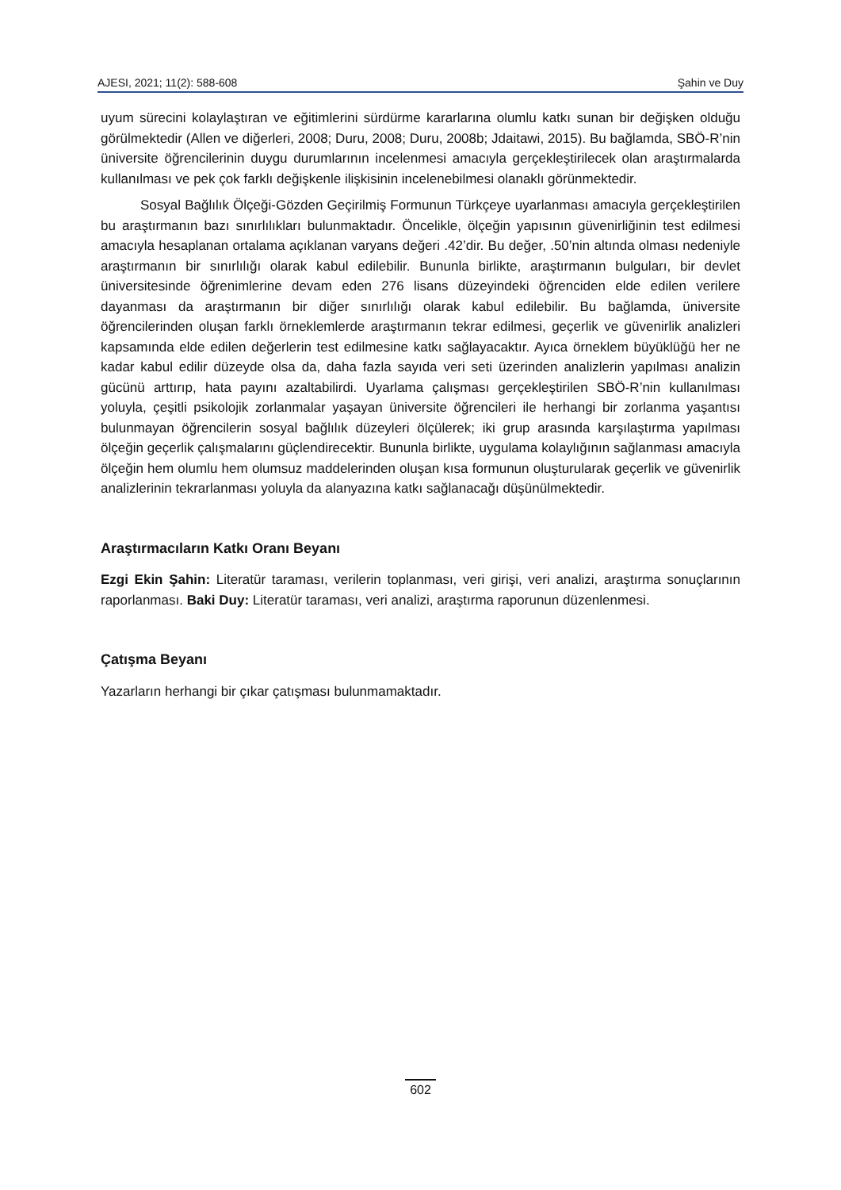AJESI, 2021; 11(2): 588-608 Şahin ve Duy
uyum sürecini kolaylaştıran ve eğitimlerini sürdürme kararlarına olumlu katkı sunan bir değişken olduğu görülmektedir (Allen ve diğerleri, 2008; Duru, 2008; Duru, 2008b; Jdaitawi, 2015). Bu bağlamda, SBÖ-R’nin üniversite öğrencilerinin duygu durumlarının incelenmesi amacıyla gerçekleştirilecek olan araştırmalarda kullanılması ve pek çok farklı değişkenle ilişkisinin incelenebilmesi olanaklı görünmektedir.
Sosyal Bağlılık Ölçeği-Gözden Geçirilmiş Formunun Türkçeye uyarlanması amacıyla gerçekleştirilen bu araştırmanın bazı sınırlılıkları bulunmaktadır. Öncelikle, ölçeğin yapısının güvenirliğinin test edilmesi amacıyla hesaplanan ortalama açıklanan varyans değeri .42’dir. Bu değer, .50’nin altında olması nedeniyle araştırmanın bir sınırlılığı olarak kabul edilebilir. Bununla birlikte, araştırmanın bulguları, bir devlet üniversitesinde öğrenimlerine devam eden 276 lisans düzeyindeki öğrenciden elde edilen verilere dayanması da araştırmanın bir diğer sınırlılığı olarak kabul edilebilir. Bu bağlamda, üniversite öğrencilerinden oluşan farklı örneklemlerde araştırmanın tekrar edilmesi, geçerlik ve güvenirlik analizleri kapsamında elde edilen değerlerin test edilmesine katkı sağlayacaktır. Ayıca örneklem büyüklüğü her ne kadar kabul edilir düzeyde olsa da, daha fazla sayıda veri seti üzerinden analizlerin yapılması analizin gücünü arttırıp, hata payını azaltabilirdi. Uyarlama çalışması gerçekleştirilen SBÖ-R’nin kullanılması yoluyla, çeşitli psikolojik zorlanmalar yaşayan üniversite öğrencileri ile herhangi bir zorlanma yaşantısı bulunmayan öğrencilerin sosyal bağlılık düzeyleri ölçülerek; iki grup arasında karşılaştırma yapılması ölçeğin geçerlik çalışmalarını güçlendirecektir. Bununla birlikte, uygulama kolaylığının sağlanması amacıyla ölçeğin hem olumlu hem olumsuz maddelerinden oluşan kısa formunun oluşturularak geçerlik ve güvenirlik analizlerinin tekrarlanması yoluyla da alanyazına katkı sağlanacağı düşünülmektedir.
Araştırmacıların Katkı Oranı Beyanı
Ezgi Ekin Şahin: Literatür taraması, verilerin toplanması, veri girişi, veri analizi, araştırma sonuçlarının raporlanması. Baki Duy: Literatür taraması, veri analizi, araştırma raporunun düzenlenmesi.
Çatışma Beyanı
Yazarların herhangi bir çıkar çatışması bulunmamaktadır.
602